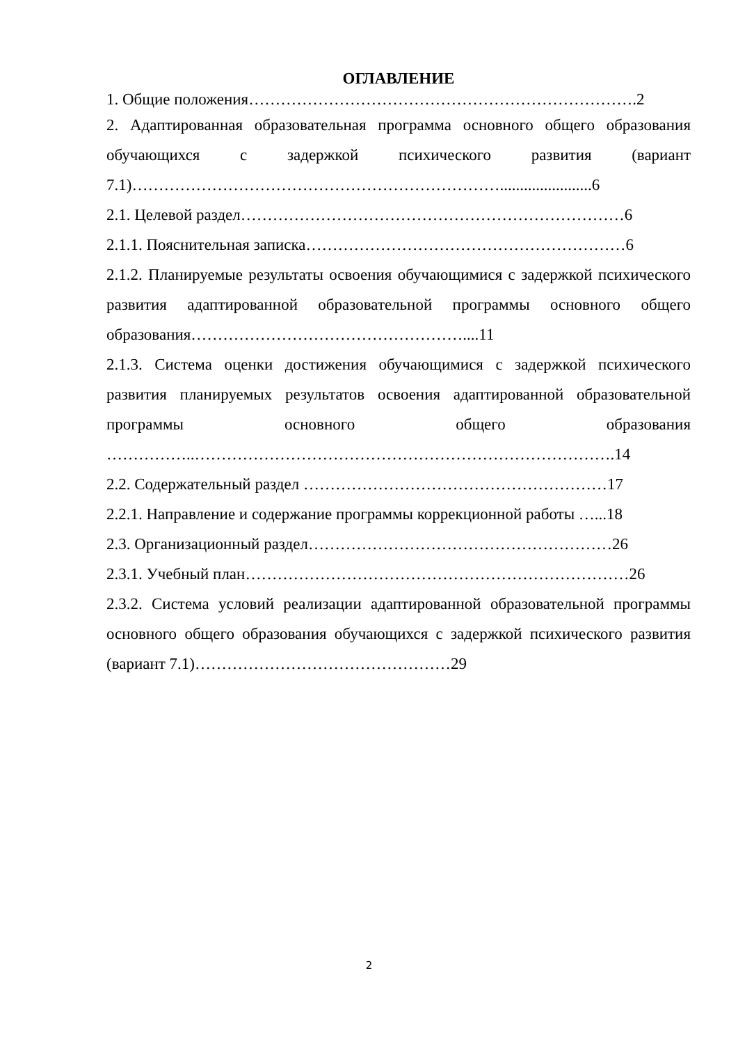ОГЛАВЛЕНИЕ
1. Общие положения……………………………………………………………….2
2. Адаптированная образовательная программа основного общего образования обучающихся с задержкой психического развития (вариант 7.1)…………………………………………………………….......................6
2.1. Целевой раздел………………………………………………………………6
2.1.1. Пояснительная записка……………………………………………………6
2.1.2. Планируемые результаты освоения обучающимися с задержкой психического развития адаптированной образовательной программы основного общего образования……………………………………………....11
2.1.3. Система оценки достижения обучающимися с задержкой психического развития планируемых результатов освоения адаптированной образовательной программы основного общего образования ……………..…………………………………………………………………….14
2.2. Содержательный раздел …………………………………………………17
2.2.1. Направление и содержание программы коррекционной работы …...18
2.3. Организационный раздел…………………………………………………26
2.3.1. Учебный план………………………………………………………………26
2.3.2. Система условий реализации адаптированной образовательной программы основного общего образования обучающихся с задержкой психического развития (вариант 7.1)…………………………………………29
2